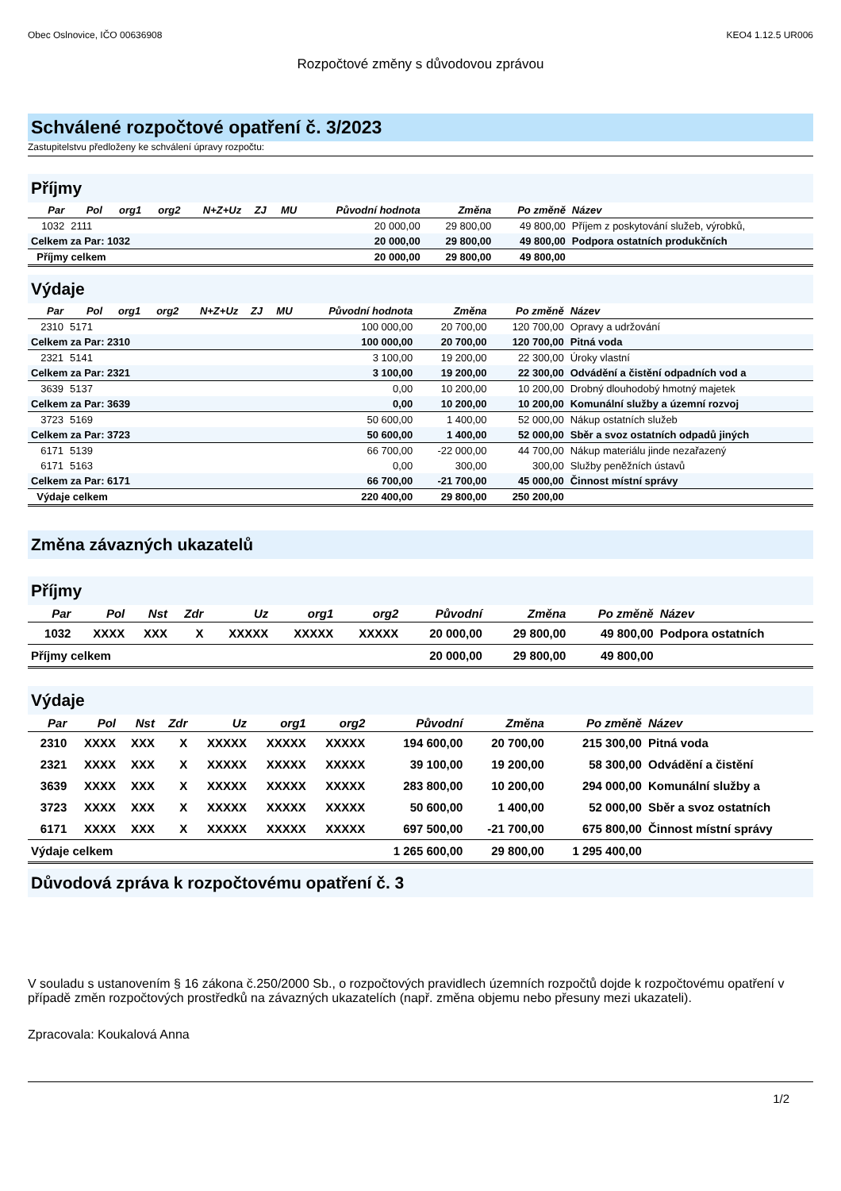Obec Oslnovice, IČO 00636908 KEO4 1.12.5 UR006
Rozpočtové změny s důvodovou zprávou
Schválené rozpočtové opatření č. 3/2023
Zastupitelstvu předloženy ke schválení úpravy rozpočtu:
Příjmy
| Par | Pol | org1 | org2 | N+Z+Uz | ZJ | MU | Původní hodnota | Změna | Po změně | Název |
| --- | --- | --- | --- | --- | --- | --- | --- | --- | --- | --- |
| 1032 | 2111 | | | | | | 20 000,00 | 29 800,00 | 49 800,00 | Příjem z poskytování služeb, výrobků, |
| Celkem za Par: 1032 | | | | | | | 20 000,00 | 29 800,00 | 49 800,00 | Podpora ostatních produkčních |
| Příjmy celkem | | | | | | | 20 000,00 | 29 800,00 | 49 800,00 | |
Výdaje
| Par | Pol | org1 | org2 | N+Z+Uz | ZJ | MU | Původní hodnota | Změna | Po změně | Název |
| --- | --- | --- | --- | --- | --- | --- | --- | --- | --- | --- |
| 2310 | 5171 | | | | | | 100 000,00 | 20 700,00 | 120 700,00 | Opravy a udržování |
| Celkem za Par: 2310 | | | | | | | 100 000,00 | 20 700,00 | 120 700,00 | Pitná voda |
| 2321 | 5141 | | | | | | 3 100,00 | 19 200,00 | 22 300,00 | Úroky vlastní |
| Celkem za Par: 2321 | | | | | | | 3 100,00 | 19 200,00 | 22 300,00 | Odvádění a čistění odpadních vod a |
| 3639 | 5137 | | | | | | 0,00 | 10 200,00 | 10 200,00 | Drobný dlouhodobý hmotný majetek |
| Celkem za Par: 3639 | | | | | | | 0,00 | 10 200,00 | 10 200,00 | Komunální služby a územní rozvoj |
| 3723 | 5169 | | | | | | 50 600,00 | 1 400,00 | 52 000,00 | Nákup ostatních služeb |
| Celkem za Par: 3723 | | | | | | | 50 600,00 | 1 400,00 | 52 000,00 | Sběr a svoz ostatních odpadů jiných |
| 6171 | 5139 | | | | | | 66 700,00 | -22 000,00 | 44 700,00 | Nákup materiálu jinde nezařazený |
| 6171 | 5163 | | | | | | 0,00 | 300,00 | 300,00 | Služby peněžních ústavů |
| Celkem za Par: 6171 | | | | | | | 66 700,00 | -21 700,00 | 45 000,00 | Činnost místní správy |
| Výdaje celkem | | | | | | | 220 400,00 | 29 800,00 | 250 200,00 | |
Změna závazných ukazatelů
Příjmy
| Par | Pol | Nst | Zdr | Uz | org1 | org2 | Původní | Změna | Po změně | Název |
| --- | --- | --- | --- | --- | --- | --- | --- | --- | --- | --- |
| 1032 | XXXX | XXX | X | XXXXX | XXXXX | XXXXX | 20 000,00 | 29 800,00 | 49 800,00 | Podpora ostatních |
| Příjmy celkem | | | | | | | 20 000,00 | 29 800,00 | 49 800,00 | |
Výdaje
| Par | Pol | Nst | Zdr | Uz | org1 | org2 | Původní | Změna | Po změně | Název |
| --- | --- | --- | --- | --- | --- | --- | --- | --- | --- | --- |
| 2310 | XXXX | XXX | X | XXXXX | XXXXX | XXXXX | 194 600,00 | 20 700,00 | 215 300,00 | Pitná voda |
| 2321 | XXXX | XXX | X | XXXXX | XXXXX | XXXXX | 39 100,00 | 19 200,00 | 58 300,00 | Odvádění a čistění |
| 3639 | XXXX | XXX | X | XXXXX | XXXXX | XXXXX | 283 800,00 | 10 200,00 | 294 000,00 | Komunální služby a |
| 3723 | XXXX | XXX | X | XXXXX | XXXXX | XXXXX | 50 600,00 | 1 400,00 | 52 000,00 | Sběr a svoz ostatních |
| 6171 | XXXX | XXX | X | XXXXX | XXXXX | XXXXX | 697 500,00 | -21 700,00 | 675 800,00 | Činnost místní správy |
| Výdaje celkem | | | | | | | 1 265 600,00 | 29 800,00 | 1 295 400,00 | |
Důvodová zpráva k rozpočtovému opatření č. 3
V souladu s ustanovením § 16 zákona č.250/2000 Sb., o rozpočtových pravidlech územních rozpočtů dojde k rozpočtovému opatření v případě změn rozpočtových prostředků na závazných ukazatelích (např. změna objemu nebo přesuny mezi ukazateli).
Zpracovala: Koukalová Anna
1/2